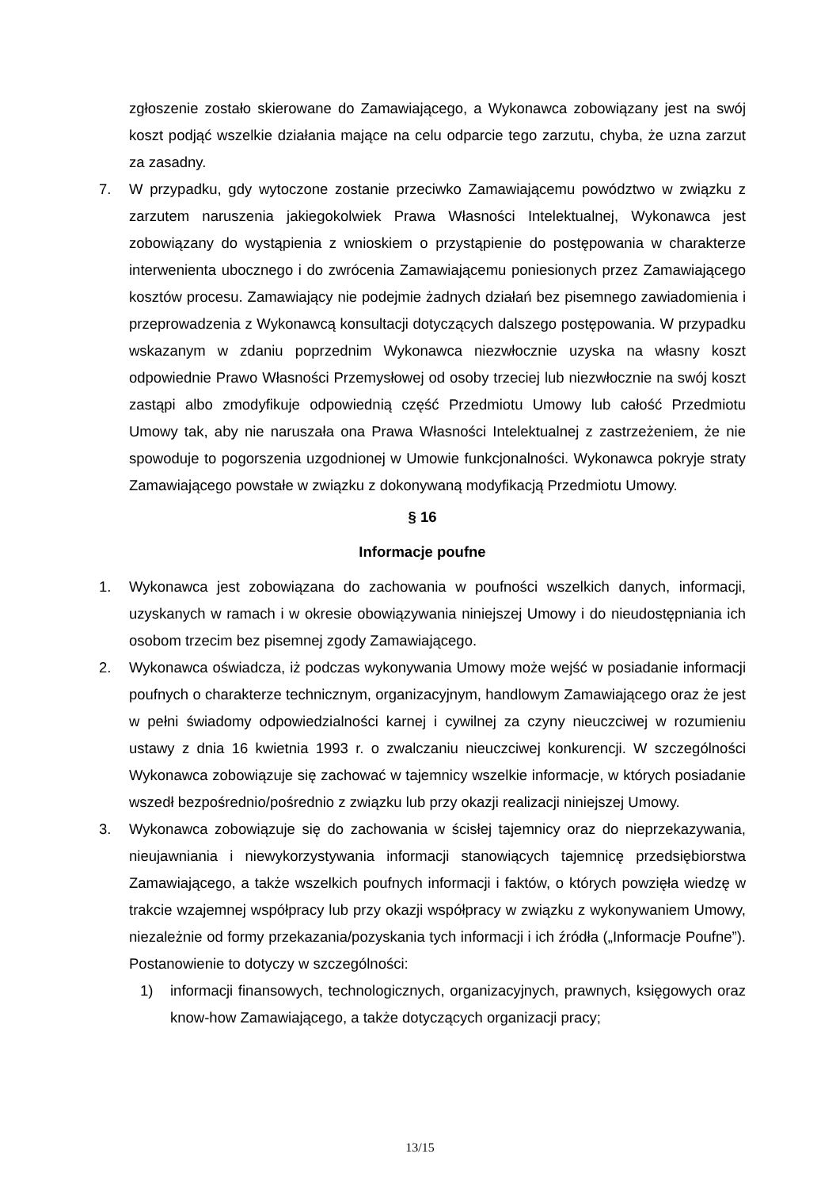zgłoszenie zostało skierowane do Zamawiającego, a Wykonawca zobowiązany jest na swój koszt podjąć wszelkie działania mające na celu odparcie tego zarzutu, chyba, że uzna zarzut za zasadny.
7. W przypadku, gdy wytoczone zostanie przeciwko Zamawiającemu powództwo w związku z zarzutem naruszenia jakiegokolwiek Prawa Własności Intelektualnej, Wykonawca jest zobowiązany do wystąpienia z wnioskiem o przystąpienie do postępowania w charakterze interwenienta ubocznego i do zwrócenia Zamawiającemu poniesionych przez Zamawiającego kosztów procesu. Zamawiający nie podejmie żadnych działań bez pisemnego zawiadomienia i przeprowadzenia z Wykonawcą konsultacji dotyczących dalszego postępowania. W przypadku wskazanym w zdaniu poprzednim Wykonawca niezwłocznie uzyska na własny koszt odpowiednie Prawo Własności Przemysłowej od osoby trzeciej lub niezwłocznie na swój koszt zastąpi albo zmodyfikuje odpowiednią część Przedmiotu Umowy lub całość Przedmiotu Umowy tak, aby nie naruszała ona Prawa Własności Intelektualnej z zastrzeżeniem, że nie spowoduje to pogorszenia uzgodnionej w Umowie funkcjonalności. Wykonawca pokryje straty Zamawiającego powstałe w związku z dokonywaną modyfikacją Przedmiotu Umowy.
§ 16
Informacje poufne
1. Wykonawca jest zobowiązana do zachowania w poufności wszelkich danych, informacji, uzyskanych w ramach i w okresie obowiązywania niniejszej Umowy i do nieudostępniania ich osobom trzecim bez pisemnej zgody Zamawiającego.
2. Wykonawca oświadcza, iż podczas wykonywania Umowy może wejść w posiadanie informacji poufnych o charakterze technicznym, organizacyjnym, handlowym Zamawiającego oraz że jest w pełni świadomy odpowiedzialności karnej i cywilnej za czyny nieuczciwej w rozumieniu ustawy z dnia 16 kwietnia 1993 r. o zwalczaniu nieuczciwej konkurencji. W szczególności Wykonawca zobowiązuje się zachować w tajemnicy wszelkie informacje, w których posiadanie wszedł bezpośrednio/pośrednio z związku lub przy okazji realizacji niniejszej Umowy.
3. Wykonawca zobowiązuje się do zachowania w ścisłej tajemnicy oraz do nieprzekazywania, nieujawniania i niewykorzystywania informacji stanowiących tajemnicę przedsiębiorstwa Zamawiającego, a także wszelkich poufnych informacji i faktów, o których powzięła wiedzę w trakcie wzajemnej współpracy lub przy okazji współpracy w związku z wykonywaniem Umowy, niezależnie od formy przekazania/pozyskania tych informacji i ich źródła („Informacje Poufne”). Postanowienie to dotyczy w szczególności:
1) informacji finansowych, technologicznych, organizacyjnych, prawnych, księgowych oraz know-how Zamawiającego, a także dotyczących organizacji pracy;
13/15